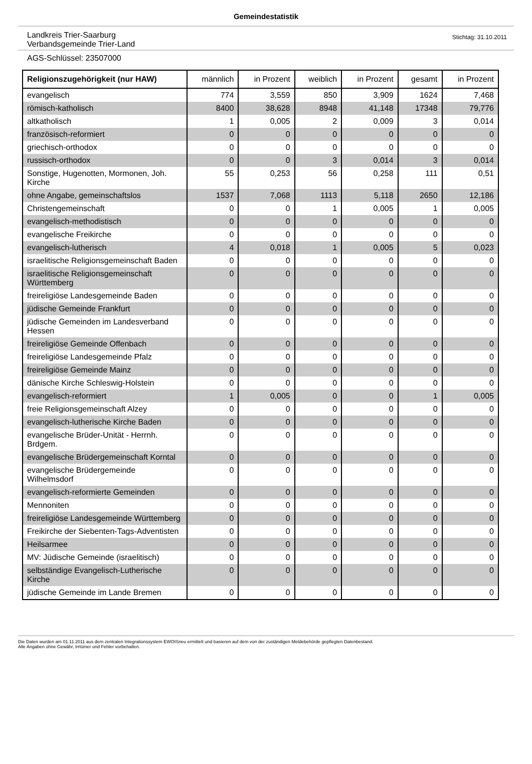Gemeindestatistik
Landkreis Trier-Saarburg
Verbandsgemeinde Trier-Land
Stichtag: 31.10.2011
AGS-Schlüssel: 23507000
| Religionszugehörigkeit (nur HAW) | männlich | in Prozent | weiblich | in Prozent | gesamt | in Prozent |
| --- | --- | --- | --- | --- | --- | --- |
| evangelisch | 774 | 3,559 | 850 | 3,909 | 1624 | 7,468 |
| römisch-katholisch | 8400 | 38,628 | 8948 | 41,148 | 17348 | 79,776 |
| altkatholisch | 1 | 0,005 | 2 | 0,009 | 3 | 0,014 |
| französisch-reformiert | 0 | 0 | 0 | 0 | 0 | 0 |
| griechisch-orthodox | 0 | 0 | 0 | 0 | 0 | 0 |
| russisch-orthodox | 0 | 0 | 3 | 0,014 | 3 | 0,014 |
| Sonstige, Hugenotten, Mormonen, Joh. Kirche | 55 | 0,253 | 56 | 0,258 | 111 | 0,51 |
| ohne Angabe, gemeinschaftslos | 1537 | 7,068 | 1113 | 5,118 | 2650 | 12,186 |
| Christengemeinschaft | 0 | 0 | 1 | 0,005 | 1 | 0,005 |
| evangelisch-methodistisch | 0 | 0 | 0 | 0 | 0 | 0 |
| evangelische Freikirche | 0 | 0 | 0 | 0 | 0 | 0 |
| evangelisch-lutherisch | 4 | 0,018 | 1 | 0,005 | 5 | 0,023 |
| israelitische Religionsgemeinschaft Baden | 0 | 0 | 0 | 0 | 0 | 0 |
| israelitische Religionsgemeinschaft Württemberg | 0 | 0 | 0 | 0 | 0 | 0 |
| freireligiöse Landesgemeinde Baden | 0 | 0 | 0 | 0 | 0 | 0 |
| jüdische Gemeinde Frankfurt | 0 | 0 | 0 | 0 | 0 | 0 |
| jüdische Gemeinden im Landesverband Hessen | 0 | 0 | 0 | 0 | 0 | 0 |
| freireligiöse Gemeinde Offenbach | 0 | 0 | 0 | 0 | 0 | 0 |
| freireligiöse Landesgemeinde Pfalz | 0 | 0 | 0 | 0 | 0 | 0 |
| freireligiöse Gemeinde Mainz | 0 | 0 | 0 | 0 | 0 | 0 |
| dänische Kirche Schleswig-Holstein | 0 | 0 | 0 | 0 | 0 | 0 |
| evangelisch-reformiert | 1 | 0,005 | 0 | 0 | 1 | 0,005 |
| freie Religionsgemeinschaft Alzey | 0 | 0 | 0 | 0 | 0 | 0 |
| evangelisch-lutherische Kirche Baden | 0 | 0 | 0 | 0 | 0 | 0 |
| evangelische Brüder-Unität - Herrnh. Brdgem. | 0 | 0 | 0 | 0 | 0 | 0 |
| evangelische Brüdergemeinschaft Korntal | 0 | 0 | 0 | 0 | 0 | 0 |
| evangelische Brüdergemeinde Wilhelmsdorf | 0 | 0 | 0 | 0 | 0 | 0 |
| evangelisch-reformierte Gemeinden | 0 | 0 | 0 | 0 | 0 | 0 |
| Mennoniten | 0 | 0 | 0 | 0 | 0 | 0 |
| freireligiöse Landesgemeinde Württemberg | 0 | 0 | 0 | 0 | 0 | 0 |
| Freikirche der Siebenten-Tags-Adventisten | 0 | 0 | 0 | 0 | 0 | 0 |
| Heilsarmee | 0 | 0 | 0 | 0 | 0 | 0 |
| MV: Jüdische Gemeinde (israelitisch) | 0 | 0 | 0 | 0 | 0 | 0 |
| selbständige Evangelisch-Lutherische Kirche | 0 | 0 | 0 | 0 | 0 | 0 |
| jüdische Gemeinde im Lande Bremen | 0 | 0 | 0 | 0 | 0 | 0 |
Die Daten wurden am 01.11.2011 aus dem zentralen Integrationssystem EWOISneu ermittelt und basieren auf dem von der zuständigen Meldebehörde gepflegten Datenbestand.
Alle Angaben ohne Gewähr, Irrtümer und Fehler vorbehalten.